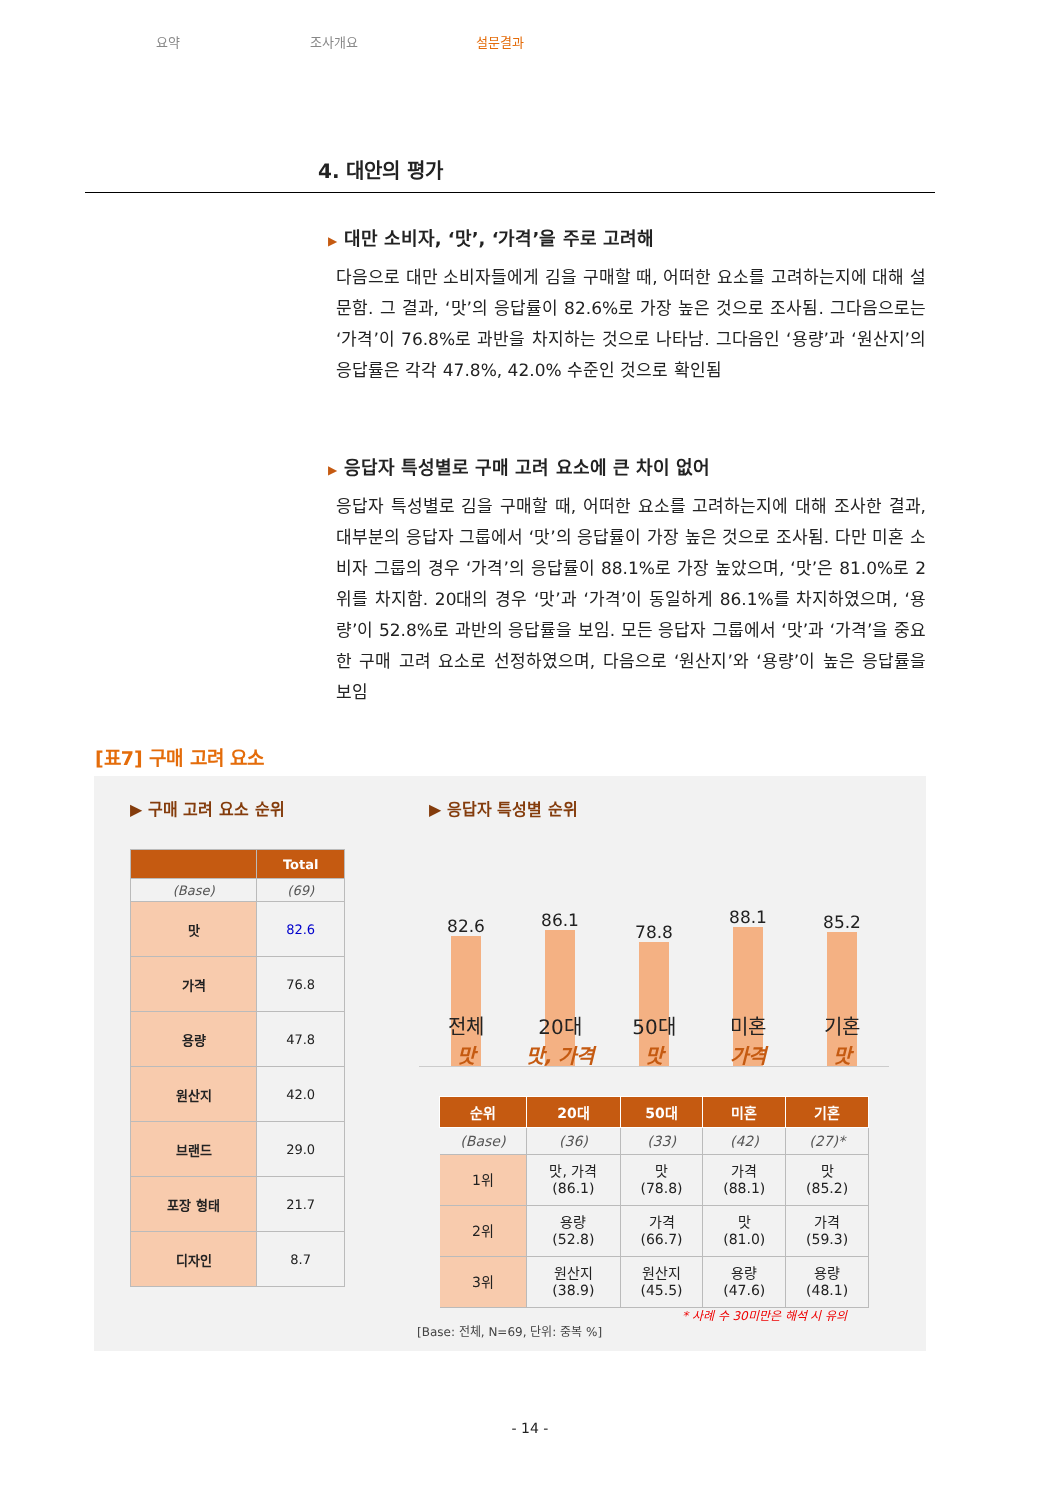요약 조사개요 설문결과
4. 대안의 평가
▶ 대만 소비자, ‘맛’, ‘가격’을 주로 고려해
다음으로 대만 소비자들에게 김을 구매할 때, 어떠한 요소를 고려하는지에 대해 설문함. 그 결과, ‘맛’의 응답률이 82.6%로 가장 높은 것으로 조사됨. 그다음으로는 ‘가격’이 76.8%로 과반을 차지하는 것으로 나타남. 그다음인 ‘용량’과 ‘원산지’의 응답률은 각각 47.8%, 42.0% 수준인 것으로 확인됨
▶ 응답자 특성별로 구매 고려 요소에 큰 차이 없어
응답자 특성별로 김을 구매할 때, 어떠한 요소를 고려하는지에 대해 조사한 결과, 대부분의 응답자 그룹에서 ‘맛’의 응답률이 가장 높은 것으로 조사됨. 다만 미혼 소비자 그룹의 경우 ‘가격’의 응답률이 88.1%로 가장 높았으며, ‘맛’은 81.0%로 2위를 차지함. 20대의 경우 ‘맛’과 ‘가격’이 동일하게 86.1%를 차지하였으며, ‘용량’이 52.8%로 과반의 응답률을 보임. 모든 응답자 그룹에서 ‘맛’과 ‘가격’을 중요한 구매 고려 요소로 선정하였으며, 다음으로 ‘원산지’와 ‘용량’이 높은 응답률을 보임
[표7] 구매 고려 요소
▶ 구매 고려 요소 순위 ▶ 응답자 특성별 순위
| | Total |
| --- | --- |
| (Base) | (69) |
| 맛 | 82.6 |
| 가격 | 76.8 |
| 용량 | 47.8 |
| 원산지 | 42.0 |
| 브랜드 | 29.0 |
| 포장 형태 | 21.7 |
| 디자인 | 8.7 |
82.6 86.1 78.8 88.1 85.2
전체
맛
20대
맛, 가격
50대
맛
미혼
가격
기혼
맛
| 순위 | 20대 | 50대 | 미혼 | 기혼 |
| --- | --- | --- | --- | --- |
| (Base) | (36) | (33) | (42) | (27)* |
| 1위 | 맛, 가격 (86.1) | 맛 (78.8) | 가격 (88.1) | 맛 (85.2) |
| 2위 | 용량 (52.8) | 가격 (66.7) | 맛 (81.0) | 가격 (59.3) |
| 3위 | 원산지 (38.9) | 원산지 (45.5) | 용량 (47.6) | 용량 (48.1) |
* 사례 수 30미만은 해석 시 유의
[Base: 전체, N=69, 단위: 중복 %]
- 14 -